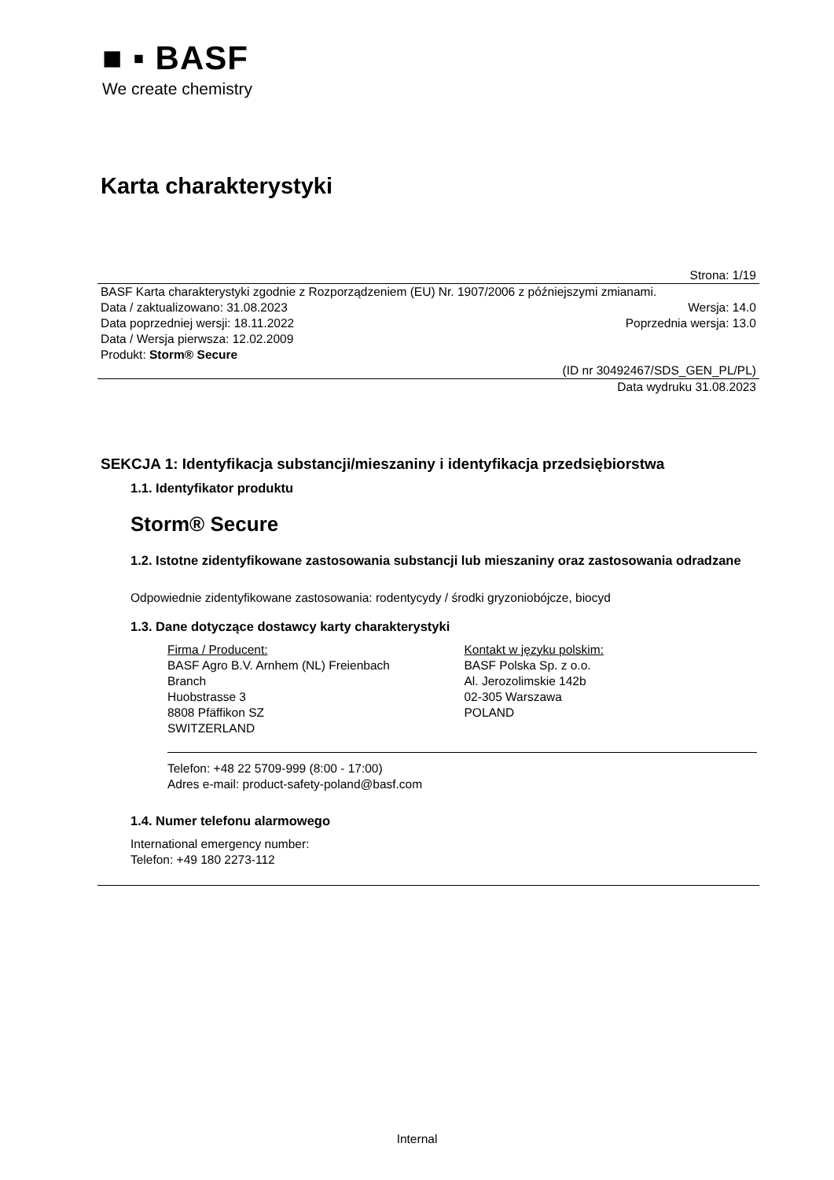■ ▪ BASF
We create chemistry
Karta charakterystyki
Strona: 1/19
BASF Karta charakterystyki zgodnie z Rozporządzeniem (EU) Nr. 1907/2006 z późniejszymi zmianami.
Data / zaktualizowano: 31.08.2023 Wersja: 14.0
Data poprzedniej wersji: 18.11.2022 Poprzednia wersja: 13.0
Data / Wersja pierwsza: 12.02.2009
Produkt: Storm® Secure
(ID nr 30492467/SDS_GEN_PL/PL)
Data wydruku 31.08.2023
SEKCJA 1: Identyfikacja substancji/mieszaniny i identyfikacja przedsiębiorstwa
1.1. Identyfikator produktu
Storm® Secure
1.2. Istotne zidentyfikowane zastosowania substancji lub mieszaniny oraz zastosowania odradzane
Odpowiednie zidentyfikowane zastosowania: rodentycydy / środki gryzoniobójcze, biocyd
1.3. Dane dotyczące dostawcy karty charakterystyki
Firma / Producent:
BASF Agro B.V. Arnhem (NL) Freienbach
Branch
Huobstrasse 3
8808 Pfäffikon SZ
SWITZERLAND
Kontakt w języku polskim:
BASF Polska Sp. z o.o.
Al. Jerozolimskie 142b
02-305 Warszawa
POLAND
Telefon: +48 22 5709-999 (8:00 - 17:00)
Adres e-mail: product-safety-poland@basf.com
1.4. Numer telefonu alarmowego
International emergency number:
Telefon: +49 180 2273-112
Internal